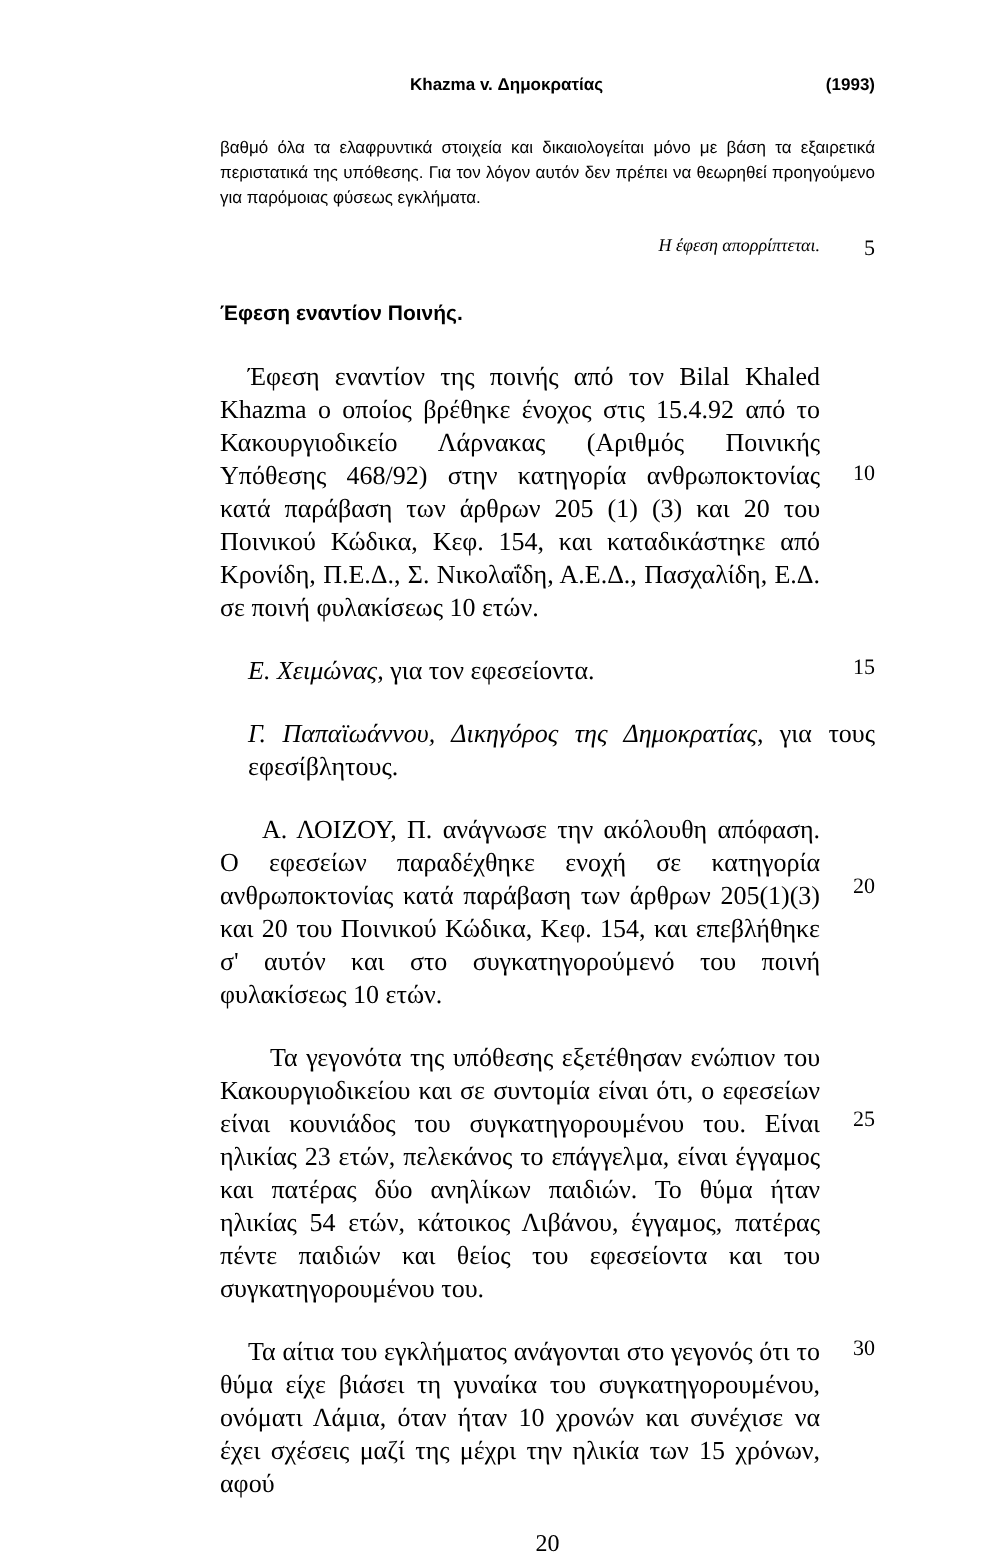Khazma v. Δημοκρατίας (1993)
βαθμό όλα τα ελαφρυντικά στοιχεία και δικαιολογείται μόνο με βάση τα εξαιρετικά περιστατικά της υπόθεσης. Για τον λόγον αυτόν δεν πρέπει να θεωρηθεί προηγούμενο για παρόμοιας φύσεως εγκλήματα.
Η έφεση απορρίπτεται.
5
Έφεση εναντίον Ποινής.
Έφεση εναντίον της ποινής από τον Bilal Khaled Khazma ο οποίος βρέθηκε ένοχος στις 15.4.92 από το Κακουργιοδικείο Λάρνακας (Αριθμός Ποινικής Υπόθεσης 468/92) στην κατηγορία ανθρωποκτονίας κατά παράβαση των άρθρων 205 (1) (3) και 20 του Ποινικού Κώδικα, Κεφ. 154, και καταδικάστηκε από Κρονίδη, Π.Ε.Δ., Σ. Νικολαΐδη, Α.Ε.Δ., Πασχαλίδη, Ε.Δ. σε ποινή φυλακίσεως 10 ετών.
10
Ε. Χειμώνας, για τον εφεσείοντα.
15
Γ. Παπαϊωάννου, Δικηγόρος της Δημοκρατίας, για τους εφεσίβλητους.
Α. ΛΟΙΖΟΥ, Π. ανάγνωσε την ακόλουθη απόφαση. Ο εφεσείων παραδέχθηκε ενοχή σε κατηγορία ανθρωποκτονίας κατά παράβαση των άρθρων 205(1)(3) και 20 του Ποινικού Κώδικα, Κεφ. 154, και επεβλήθηκε σ' αυτόν και στο συγκατηγορούμενό του ποινή φυλακίσεως 10 ετών.
20
Τα γεγονότα της υπόθεσης εξετέθησαν ενώπιον του Κακουργιοδικείου και σε συντομία είναι ότι, ο εφεσείων είναι κουνιάδος του συγκατηγορουμένου του. Είναι ηλικίας 23 ετών, πελεκάνος το επάγγελμα, είναι έγγαμος και πατέρας δύο ανηλίκων παιδιών. Το θύμα ήταν ηλικίας 54 ετών, κάτοικος Λιβάνου, έγγαμος, πατέρας πέντε παιδιών και θείος του εφεσείοντα και του συγκατηγορουμένου του.
25
Τα αίτια του εγκλήματος ανάγονται στο γεγονός ότι το θύμα είχε βιάσει τη γυναίκα του συγκατηγορουμένου, ονόματι Λάμια, όταν ήταν 10 χρονών και συνέχισε να έχει σχέσεις μαζί της μέχρι την ηλικία των 15 χρόνων, αφού
30
20